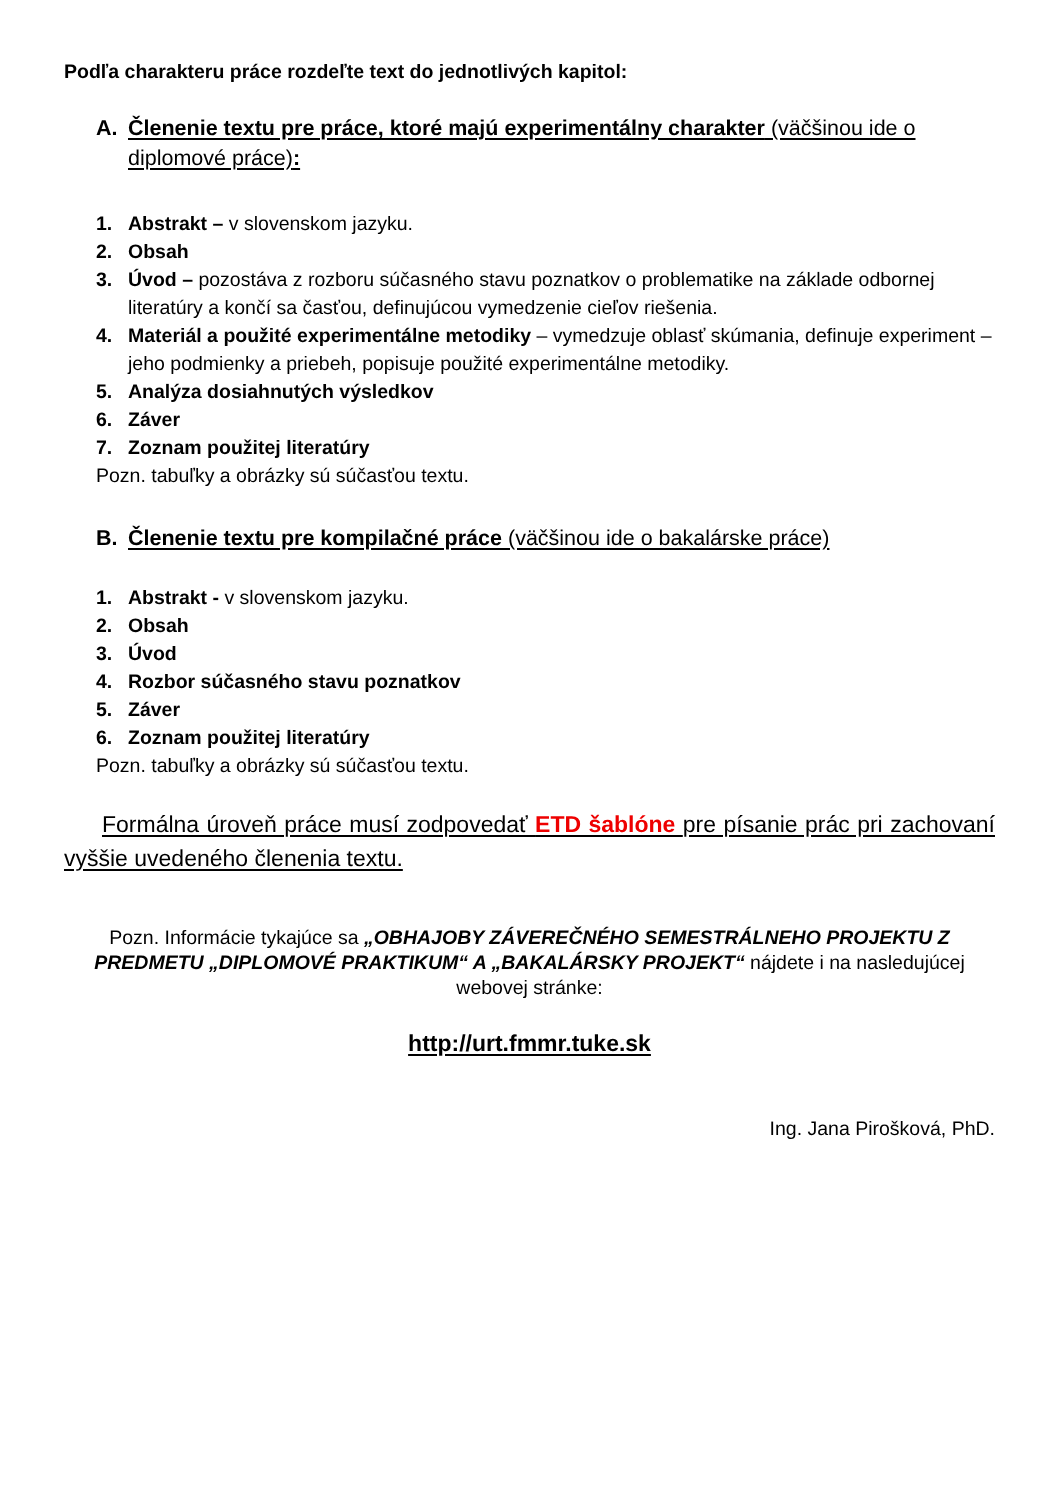Podľa charakteru práce rozdeľte text do jednotlivých kapitol:
A. Členenie textu pre práce, ktoré majú experimentálny charakter (väčšinou ide o diplomové práce):
1. Abstrakt – v slovenskom jazyku.
2. Obsah
3. Úvod – pozostáva z rozboru súčasného stavu poznatkov o problematike na základe odbornej literatúry a končí sa časťou, definujúcou vymedzenie cieľov riešenia.
4. Materiál a použité experimentálne metodiky – vymedzuje oblasť skúmania, definuje experiment – jeho podmienky a priebeh, popisuje použité experimentálne metodiky.
5. Analýza dosiahnutých výsledkov
6. Záver
7. Zoznam použitej literatúry
Pozn. tabuľky a obrázky sú súčasťou textu.
B. Členenie textu pre kompilačné práce (väčšinou ide o bakalárske práce)
1. Abstrakt - v slovenskom jazyku.
2. Obsah
3. Úvod
4. Rozbor súčasného stavu poznatkov
5. Záver
6. Zoznam použitej literatúry
Pozn. tabuľky a obrázky sú súčasťou textu.
Formálna úroveň práce musí zodpovedať ETD šablóne pre písanie prác pri zachovaní vyššie uvedeného členenia textu.
Pozn. Informácie tykajúce sa „OBHAJOBY ZÁVEREČNÉHO SEMESTRÁLNEHO PROJEKTU Z PREDMETU „DIPLOMOVÉ PRAKTIKUM“ A „BAKALÁRSKY PROJEKT“ nájdete i na nasledujúcej webovej stránke:
http://urt.fmmr.tuke.sk
Ing. Jana Pirošková, PhD.